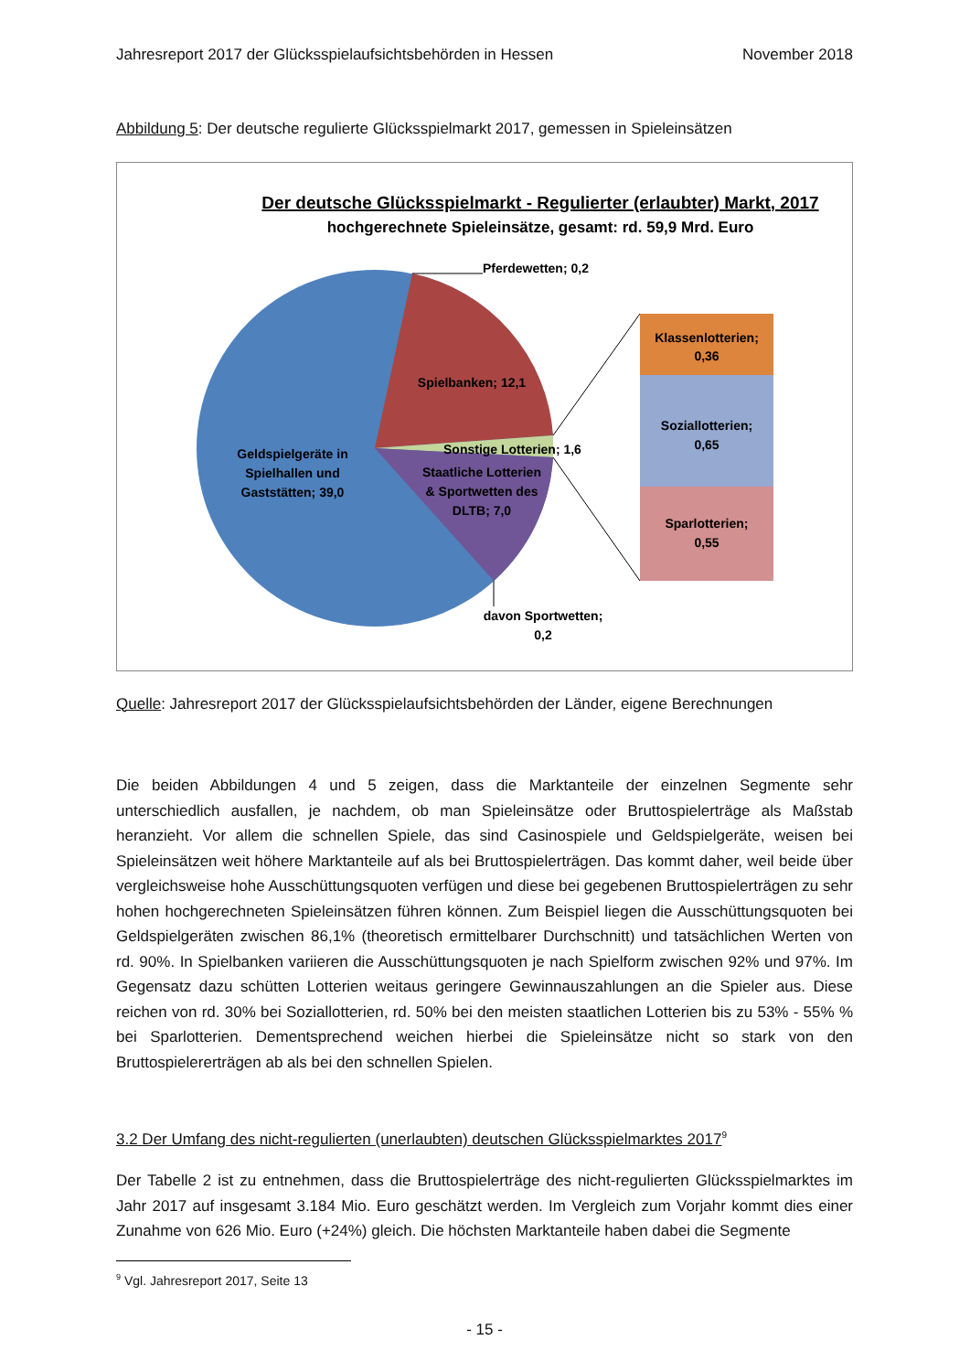Jahresreport 2017 der Glücksspielaufsichtsbehörden in Hessen November 2018
Abbildung 5: Der deutsche regulierte Glücksspielmarkt 2017, gemessen in Spieleinsätzen
Der deutsche Glücksspielmarkt - Regulierter (erlaubter) Markt, 2017
hochgerechnete Spieleinsätze, gesamt: rd. 59,9 Mrd. Euro
Pferdewetten; 0,2
Klassenlotterien;
0,36
Soziallotterien;
0,65
Sparlotterien;
0,55
Spielbanken; 12,1
Sonstige Lotterien; 1,6
Staatliche Lotterien
& Sportwetten des
DLTB; 7,0
Geldspielgeräte in
Spielhallen und
Gaststätten; 39,0
davon Sportwetten;
0,2
Quelle: Jahresreport 2017 der Glücksspielaufsichtsbehörden der Länder, eigene Berechnungen
Die beiden Abbildungen 4 und 5 zeigen, dass die Marktanteile der einzelnen Segmente sehr unterschiedlich ausfallen, je nachdem, ob man Spieleinsätze oder Bruttospielerträge als Maßstab heranzieht. Vor allem die schnellen Spiele, das sind Casinospiele und Geldspielgeräte, weisen bei Spieleinsätzen weit höhere Marktanteile auf als bei Bruttospielerträgen. Das kommt daher, weil beide über vergleichsweise hohe Ausschüttungsquoten verfügen und diese bei gegebenen Bruttospielerträgen zu sehr hohen hochgerechneten Spieleinsätzen führen können. Zum Beispiel liegen die Ausschüttungsquoten bei Geldspielgeräten zwischen 86,1% (theoretisch ermittelbarer Durchschnitt) und tatsächlichen Werten von rd. 90%. In Spielbanken variieren die Ausschüttungsquoten je nach Spielform zwischen 92% und 97%. Im Gegensatz dazu schütten Lotterien weitaus geringere Gewinnauszahlungen an die Spieler aus. Diese reichen von rd. 30% bei Soziallotterien, rd. 50% bei den meisten staatlichen Lotterien bis zu 53% - 55% % bei Sparlotterien. Dementsprechend weichen hierbei die Spieleinsätze nicht so stark von den Bruttospielererträgen ab als bei den schnellen Spielen.
3.2 Der Umfang des nicht-regulierten (unerlaubten) deutschen Glücksspielmarktes 2017<sup>9</sup>
Der Tabelle 2 ist zu entnehmen, dass die Bruttospielerträge des nicht-regulierten Glücksspielmarktes im Jahr 2017 auf insgesamt 3.184 Mio. Euro geschätzt werden. Im Vergleich zum Vorjahr kommt dies einer Zunahme von 626 Mio. Euro (+24%) gleich. Die höchsten Marktanteile haben dabei die Segmente
<sup>9</sup> Vgl. Jahresreport 2017, Seite 13
- 15 -